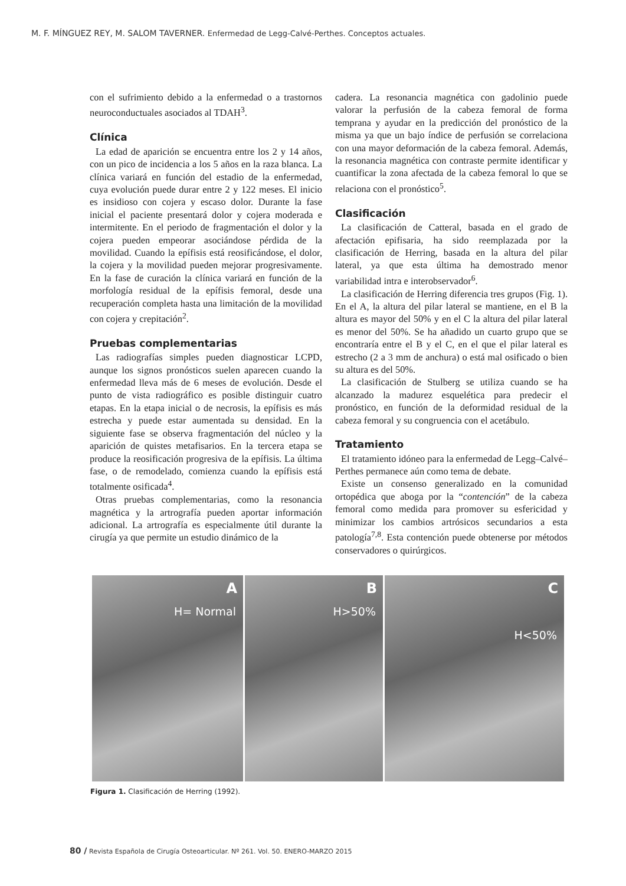M. F. MÍNGUEZ REY, M. SALOM TAVERNER. Enfermedad de Legg-Calvé-Perthes. Conceptos actuales.
con el sufrimiento debido a la enfermedad o a trastornos neuroconductuales asociados al TDAH<sup>3</sup>.
Clínica
La edad de aparición se encuentra entre los 2 y 14 años, con un pico de incidencia a los 5 años en la raza blanca. La clínica variará en función del estadio de la enfermedad, cuya evolución puede durar entre 2 y 122 meses. El inicio es insidioso con cojera y escaso dolor. Durante la fase inicial el paciente presentará dolor y cojera moderada e intermitente. En el periodo de fragmentación el dolor y la cojera pueden empeorar asociándose pérdida de la movilidad. Cuando la epífisis está reosificándose, el dolor, la cojera y la movilidad pueden mejorar progresivamente. En la fase de curación la clínica variará en función de la morfología residual de la epífisis femoral, desde una recuperación completa hasta una limitación de la movilidad con cojera y crepitación<sup>2</sup>.
Pruebas complementarias
Las radiografías simples pueden diagnosticar LCPD, aunque los signos pronósticos suelen aparecen cuando la enfermedad lleva más de 6 meses de evolución. Desde el punto de vista radiográfico es posible distinguir cuatro etapas. En la etapa inicial o de necrosis, la epífisis es más estrecha y puede estar aumentada su densidad. En la siguiente fase se observa fragmentación del núcleo y la aparición de quistes metafisarios. En la tercera etapa se produce la reosificación progresiva de la epífisis. La última fase, o de remodelado, comienza cuando la epífisis está totalmente osificada<sup>4</sup>.
Otras pruebas complementarias, como la resonancia magnética y la artrografía pueden aportar información adicional. La artrografía es especialmente útil durante la cirugía ya que permite un estudio dinámico de la
cadera. La resonancia magnética con gadolinio puede valorar la perfusión de la cabeza femoral de forma temprana y ayudar en la predicción del pronóstico de la misma ya que un bajo índice de perfusión se correlaciona con una mayor deformación de la cabeza femoral. Además, la resonancia magnética con contraste permite identificar y cuantificar la zona afectada de la cabeza femoral lo que se relaciona con el pronóstico<sup>5</sup>.
Clasificación
La clasificación de Catteral, basada en el grado de afectación epifisaria, ha sido reemplazada por la clasificación de Herring, basada en la altura del pilar lateral, ya que esta última ha demostrado menor variabilidad intra e interobservador<sup>6</sup>.
La clasificación de Herring diferencia tres grupos (Fig. 1). En el A, la altura del pilar lateral se mantiene, en el B la altura es mayor del 50% y en el C la altura del pilar lateral es menor del 50%. Se ha añadido un cuarto grupo que se encontraría entre el B y el C, en el que el pilar lateral es estrecho (2 a 3 mm de anchura) o está mal osificado o bien su altura es del 50%.
La clasificación de Stulberg se utiliza cuando se ha alcanzado la madurez esquelética para predecir el pronóstico, en función de la deformidad residual de la cabeza femoral y su congruencia con el acetábulo.
Tratamiento
El tratamiento idóneo para la enfermedad de Legg–Calvé–Perthes permanece aún como tema de debate.
Existe un consenso generalizado en la comunidad ortopédica que aboga por la “contención” de la cabeza femoral como medida para promover su esfericidad y minimizar los cambios artrósicos secundarios a esta patología<sup>7,8</sup>. Esta contención puede obtenerse por métodos conservadores o quirúrgicos.
A
H= Normal
B
H>50%
C
H<50%
Figura 1. Clasificación de Herring (1992).
80 / Revista Española de Cirugía Osteoarticular. Nº 261. Vol. 50. ENERO-MARZO 2015